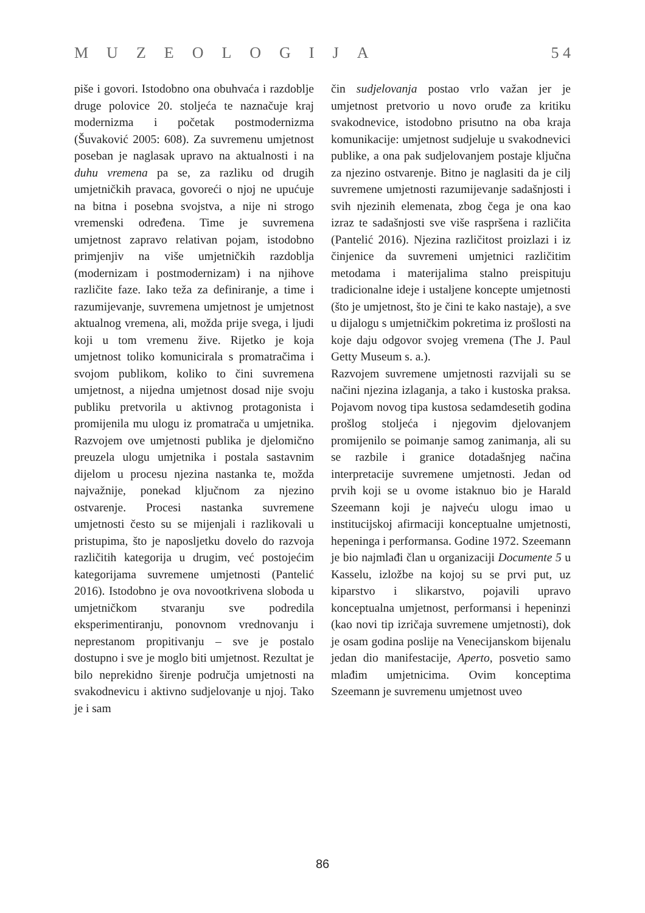MUZEOLOGIJA 5 4
piše i govori. Istodobno ona obuhvaća i razdoblje druge polovice 20. stoljeća te naznačuje kraj modernizma i početak postmodernizma (Šuvaković 2005: 608). Za suvremenu umjetnost poseban je naglasak upravo na aktualnosti i na duhu vremena pa se, za razliku od drugih umjetničkih pravaca, govoreći o njoj ne upućuje na bitna i posebna svojstva, a nije ni strogo vremenski određena. Time je suvremena umjetnost zapravo relativan pojam, istodobno primjenjiv na više umjetničkih razdoblja (modernizam i postmodernizam) i na njihove različite faze. Iako teža za definiranje, a time i razumijevanje, suvremena umjetnost je umjetnost aktualnog vremena, ali, možda prije svega, i ljudi koji u tom vremenu žive. Rijetko je koja umjetnost toliko komunicirala s promatračima i svojom publikom, koliko to čini suvremena umjetnost, a nijedna umjetnost dosad nije svoju publiku pretvorila u aktivnog protagonista i promijenila mu ulogu iz promatrača u umjetnika. Razvojem ove umjetnosti publika je djelomično preuzela ulogu umjetnika i postala sastavnim dijelom u procesu njezina nastanka te, možda najvažnije, ponekad ključnom za njezino ostvarenje. Procesi nastanka suvremene umjetnosti često su se mijenjali i razlikovali u pristupima, što je naposljetku dovelo do razvoja različitih kategorija u drugim, već postojećim kategorijama suvremene umjetnosti (Pantelić 2016). Istodobno je ova novootkrivena sloboda u umjetničkom stvaranju sve podredila eksperimentiranju, ponovnom vrednovanju i neprestanom propitivanju – sve je postalo dostupno i sve je moglo biti umjetnost. Rezultat je bilo neprekidno širenje područja umjetnosti na svakodnevicu i aktivno sudjelovanje u njoj. Tako je i sam
čin sudjelovanja postao vrlo važan jer je umjetnost pretvorio u novo oruđe za kritiku svakodnevice, istodobno prisutno na oba kraja komunikacije: umjetnost sudjeluje u svakodnevici publike, a ona pak sudjelovanjem postaje ključna za njezino ostvarenje. Bitno je naglasiti da je cilj suvremene umjetnosti razumijevanje sadašnjosti i svih njezinih elemenata, zbog čega je ona kao izraz te sadašnjosti sve više raspršena i različita (Pantelić 2016). Njezina različitost proizlazi i iz činjenice da suvremeni umjetnici različitim metodama i materijalima stalno preispituju tradicionalne ideje i ustaljene koncepte umjetnosti (što je umjetnost, što je čini te kako nastaje), a sve u dijalogu s umjetničkim pokretima iz prošlosti na koje daju odgovor svojeg vremena (The J. Paul Getty Museum s. a.).
Razvojem suvremene umjetnosti razvijali su se načini njezina izlaganja, a tako i kustoska praksa. Pojavom novog tipa kustosa sedamdesetih godina prošlog stoljeća i njegovim djelovanjem promijenilo se poimanje samog zanimanja, ali su se razbile i granice dotadašnjeg načina interpretacije suvremene umjetnosti. Jedan od prvih koji se u ovome istaknuo bio je Harald Szeemann koji je najveću ulogu imao u institucijskoj afirmaciji konceptualne umjetnosti, hepeninga i performansa. Godine 1972. Szeemann je bio najmlađi član u organizaciji Documente 5 u Kasselu, izložbe na kojoj su se prvi put, uz kiparstvo i slikarstvo, pojavili upravo konceptualna umjetnost, performansi i hepeninzi (kao novi tip izričaja suvremene umjetnosti), dok je osam godina poslije na Venecijanskom bijenalu jedan dio manifestacije, Aperto, posvetio samo mlađim umjetnicima. Ovim konceptima Szeemann je suvremenu umjetnost uveo
86